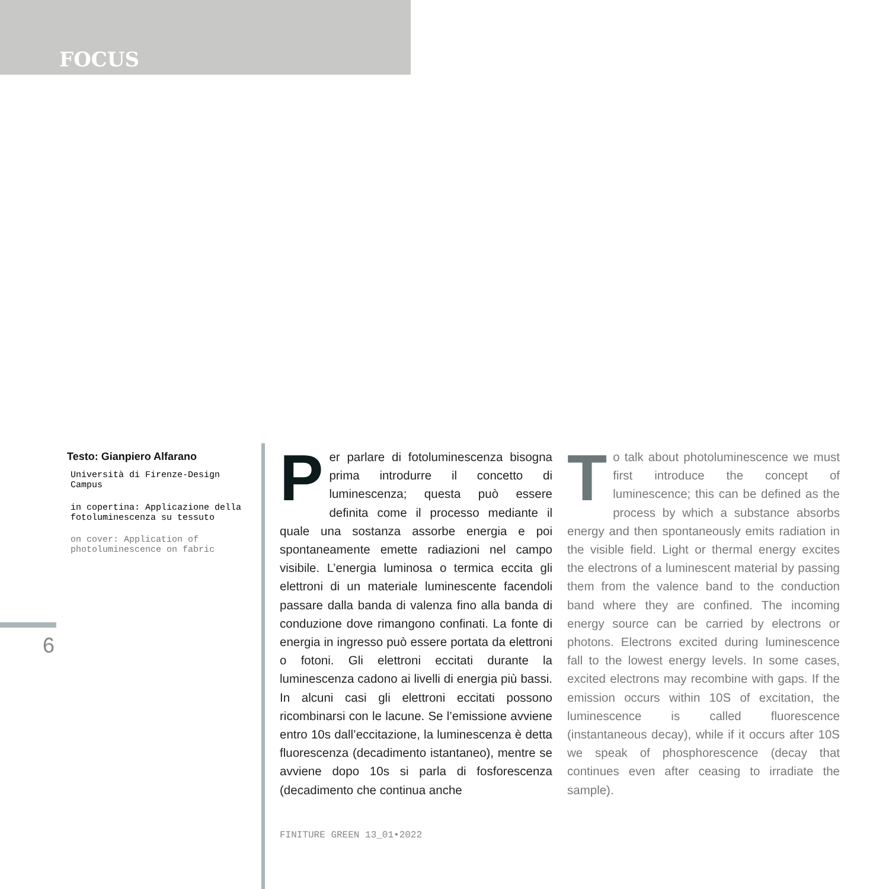FOCUS
Testo: Gianpiero Alfarano
Università di Firenze-Design Campus
in copertina: Applicazione della fotoluminescenza su tessuto
on cover: Application of photoluminescence on fabric
6
Per parlare di fotoluminescenza bisogna prima introdurre il concetto di luminescenza; questa può essere definita come il processo mediante il quale una sostanza assorbe energia e poi spontaneamente emette radiazioni nel campo visibile. L’energia luminosa o termica eccita gli elettroni di un materiale luminescente facendoli passare dalla banda di valenza fino alla banda di conduzione dove rimangono confinati. La fonte di energia in ingresso può essere portata da elettroni o fotoni. Gli elettroni eccitati durante la luminescenza cadono ai livelli di energia più bassi. In alcuni casi gli elettroni eccitati possono ricombinarsi con le lacune. Se l’emissione avviene entro 10s dall’eccitazione, la luminescenza è detta fluorescenza (decadimento istantaneo), mentre se avviene dopo 10s si parla di fosforescenza (decadimento che continua anche
To talk about photoluminescence we must first introduce the concept of luminescence; this can be defined as the process by which a substance absorbs energy and then spontaneously emits radiation in the visible field. Light or thermal energy excites the electrons of a luminescent material by passing them from the valence band to the conduction band where they are confined. The incoming energy source can be carried by electrons or photons. Electrons excited during luminescence fall to the lowest energy levels. In some cases, excited electrons may recombine with gaps. If the emission occurs within 10S of excitation, the luminescence is called fluorescence (instantaneous decay), while if it occurs after 10S we speak of phosphorescence (decay that continues even after ceasing to irradiate the sample).
FINITURE GREEN 13_01•2022